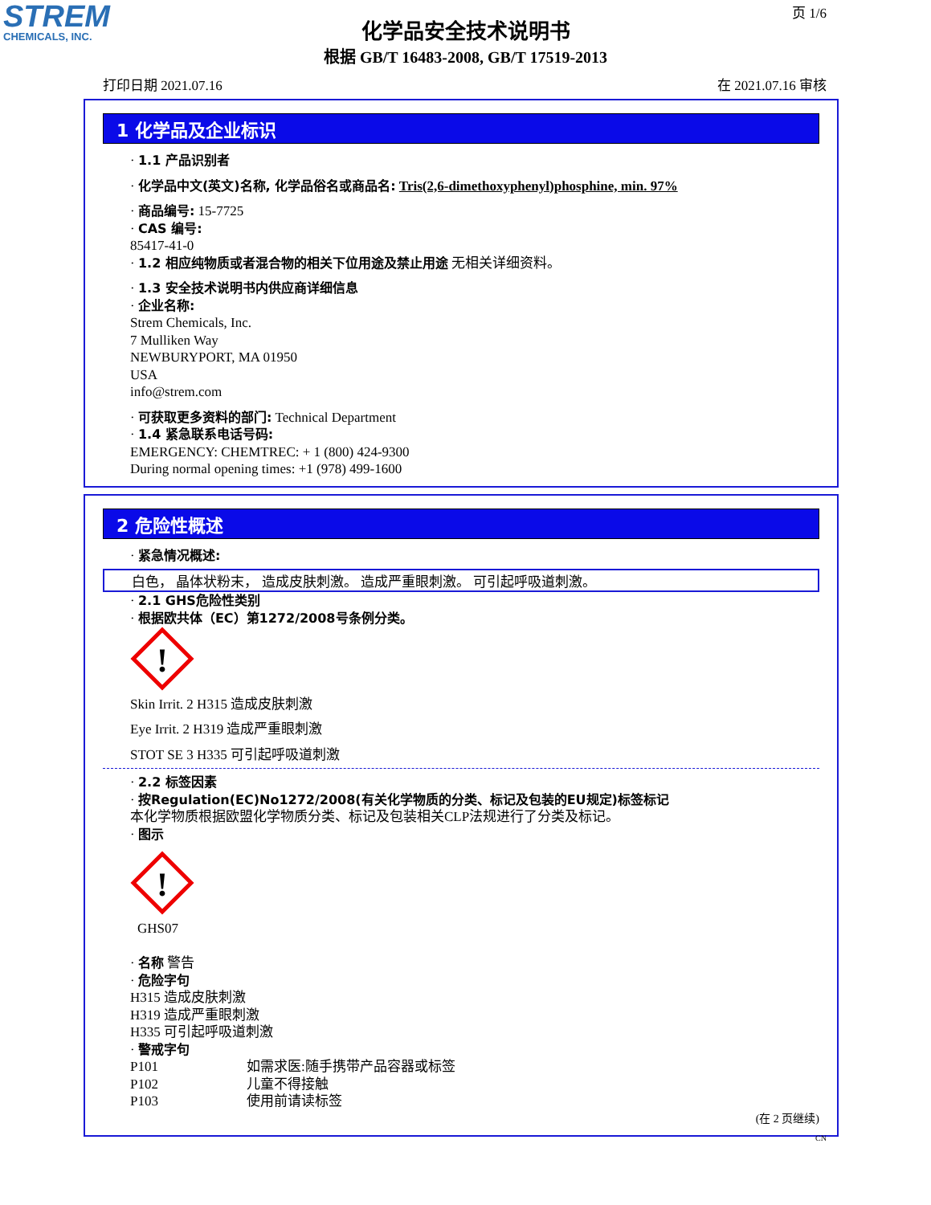STREM
CHEMICALS, INC.
页 1/6
化学品安全技术说明书
根据 GB/T 16483-2008, GB/T 17519-2013
打印日期 2021.07.16 在 2021.07.16 审核
1 化学品及企业标识
· 1.1 产品识别者
· 化学品中文(英文)名称, 化学品俗名或商品名: Tris(2,6-dimethoxyphenyl)phosphine, min. 97%
· 商品编号: 15-7725
· CAS 编号:
85417-41-0
· 1.2 相应纯物质或者混合物的相关下位用途及禁止用途 无相关详细资料。
· 1.3 安全技术说明书内供应商详细信息
· 企业名称:
Strem Chemicals, Inc.
7 Mulliken Way
NEWBURYPORT, MA 01950
USA
info@strem.com
· 可获取更多资料的部门: Technical Department
· 1.4 紧急联系电话号码:
EMERGENCY: CHEMTREC: + 1 (800) 424-9300
During normal opening times: +1 (978) 499-1600
2 危险性概述
· 紧急情况概述:
白色， 晶体状粉末， 造成皮肤刺激。 造成严重眼刺激。 可引起呼吸道刺激。
· 2.1 GHS危险性类别
· 根据欧共体（EC）第1272/2008号条例分类。
!
Skin Irrit. 2 H315 造成皮肤刺激
Eye Irrit. 2 H319 造成严重眼刺激
STOT SE 3 H335 可引起呼吸道刺激
· 2.2 标签因素
· 按Regulation(EC)No1272/2008(有关化学物质的分类、标记及包装的EU规定)标签标记
本化学物质根据欧盟化学物质分类、标记及包装相关CLP法规进行了分类及标记。
· 图示
!
GHS07
· 名称 警告
· 危险字句
H315 造成皮肤刺激
H319 造成严重眼刺激
H335 可引起呼吸道刺激
· 警戒字句
P101 如需求医:随手携带产品容器或标签
P102 儿童不得接触
P103 使用前请读标签
(在 2 页继续)
CN